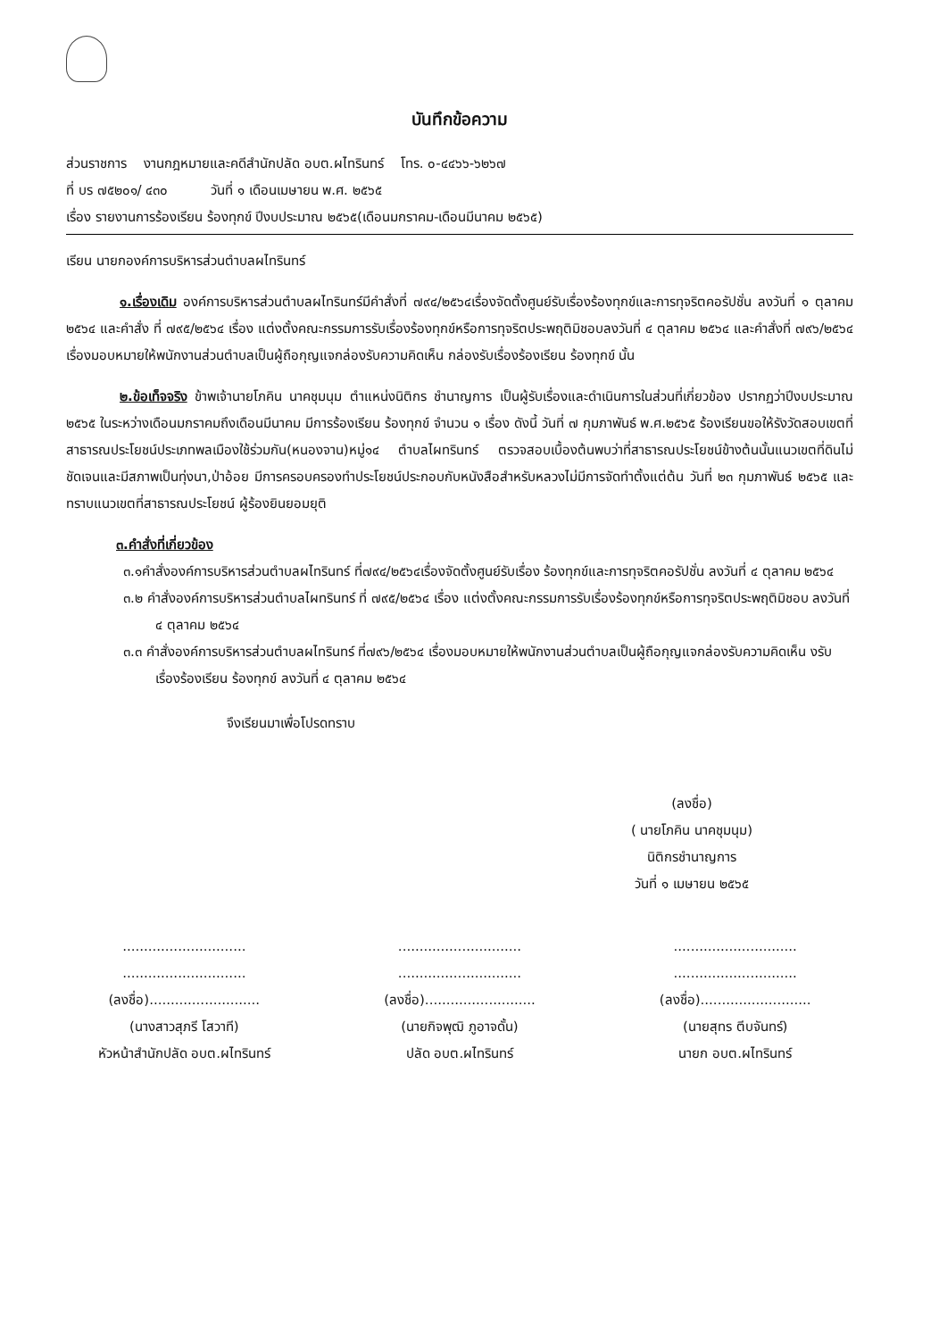บันทึกข้อความ
ส่วนราชการ งานกฎหมายและคดีสำนักปลัด อบต.ผไทรินทร์ โทร. ๐-๔๔๖๖-๖๒๖๗
ที่ บร ๗๕๒๐๑/ ๔๓๐ วันที่ ๑ เดือนเมษายน พ.ศ. ๒๕๖๕
เรื่อง รายงานการร้องเรียน ร้องทุกข์ ปีงบประมาณ ๒๕๖๕(เดือนมกราคม-เดือนมีนาคม ๒๕๖๕)
เรียน นายกองค์การบริหารส่วนตำบลผไทรินทร์
๑.เรื่องเดิม องค์การบริหารส่วนตำบลผไทรินทร์มีคำสั่งที่ ๗๙๔/๒๕๖๔เรื่องจัดตั้งศูนย์รับเรื่องร้องทุกข์และการทุจริตคอรัปชั่น ลงวันที่ ๑ ตุลาคม ๒๕๖๔ และคำสั่ง ที่ ๗๙๕/๒๕๖๔ เรื่อง แต่งตั้งคณะกรรมการรับเรื่องร้องทุกข์หรือการทุจริตประพฤติมิชอบลงวันที่ ๔ ตุลาคม ๒๕๖๔ และคำสั่งที่ ๗๙๖/๒๕๖๔ เรื่องมอบหมายให้พนักงานส่วนตำบลเป็นผู้ถือกุญแจกล่องรับความคิดเห็น กล่องรับเรื่องร้องเรียน ร้องทุกข์ นั้น
๒.ข้อเท็จจริง ข้าพเจ้านายโภคิน นาคชุมนุม ตำแหน่งนิติกร ชำนาญการ เป็นผู้รับเรื่องและดำเนินการในส่วนที่เกี่ยวข้อง ปรากฏว่าปีงบประมาณ ๒๕๖๕ ในระหว่างเดือนมกราคมถึงเดือนมีนาคม มีการร้องเรียน ร้องทุกข์ จำนวน ๑ เรื่อง ดังนี้ วันที่ ๗ กุมภาพันธ์ พ.ศ.๒๕๖๕ ร้องเรียนขอให้รังวัดสอบเขตที่สาธารณประโยชน์ประเภทพลเมืองใช้ร่วมกัน(หนองจาน)หมู่๑๔ ตำบลไผทรินทร์ ตรวจสอบเบื้องต้นพบว่าที่สาธารณประโยชน์ข้างต้นนั้นแนวเขตที่ดินไม่ชัดเจนและมีสภาพเป็นทุ่งนา,ป่าอ้อย มีการครอบครองทำประโยชน์ประกอบกับหนังสือสำหรับหลวงไม่มีการจัดทำตั้งแต่ต้น วันที่ ๒๓ กุมภาพันธ์ ๒๕๖๕ และทราบแนวเขตที่สาธารณประโยชน์ ผู้ร้องยินยอมยุติ
๓.คำสั่งที่เกี่ยวข้อง
๓.๑คำสั่งองค์การบริหารส่วนตำบลผไทรินทร์ ที่๗๙๔/๒๕๖๔เรื่องจัดตั้งศูนย์รับเรื่อง ร้องทุกข์และการทุจริตคอรัปชั่น ลงวันที่ ๔ ตุลาคม ๒๕๖๔
๓.๒ คำสั่งองค์การบริหารส่วนตำบลไผทรินทร์ ที่ ๗๙๕/๒๕๖๔ เรื่อง แต่งตั้งคณะกรรมการรับเรื่องร้องทุกข์หรือการทุจริตประพฤติมิชอบ ลงวันที่ ๔ ตุลาคม ๒๕๖๔
๓.๓ คำสั่งองค์การบริหารส่วนตำบลผไทรินทร์ ที่๗๙๖/๒๕๖๔ เรื่องมอบหมายให้พนักงานส่วนตำบลเป็นผู้ถือกุญแจกล่องรับความคิดเห็น งรับเรื่องร้องเรียน ร้องทุกข์ ลงวันที่ ๔ ตุลาคม ๒๕๖๔
จึงเรียนมาเพื่อโปรดทราบ
(ลงชื่อ)
( นายโภคิน นาคชุมนุม)
นิติกรชำนาญการ
วันที่ ๑ เมษายน ๒๕๖๕
.............................
.............................
(ลงชื่อ)..........................
(นางสาวสุภรี โสวาที)
หัวหน้าสำนักปลัด อบต.ผไทรินทร์
.............................
.............................
(ลงชื่อ)..........................
(นายกิจพุฒิ ภูอาจดั้น)
ปลัด อบต.ผไทรินทร์
.............................
.............................
(ลงชื่อ)..........................
(นายสุทร ตีบจันทร์)
นายก อบต.ผไทรินทร์